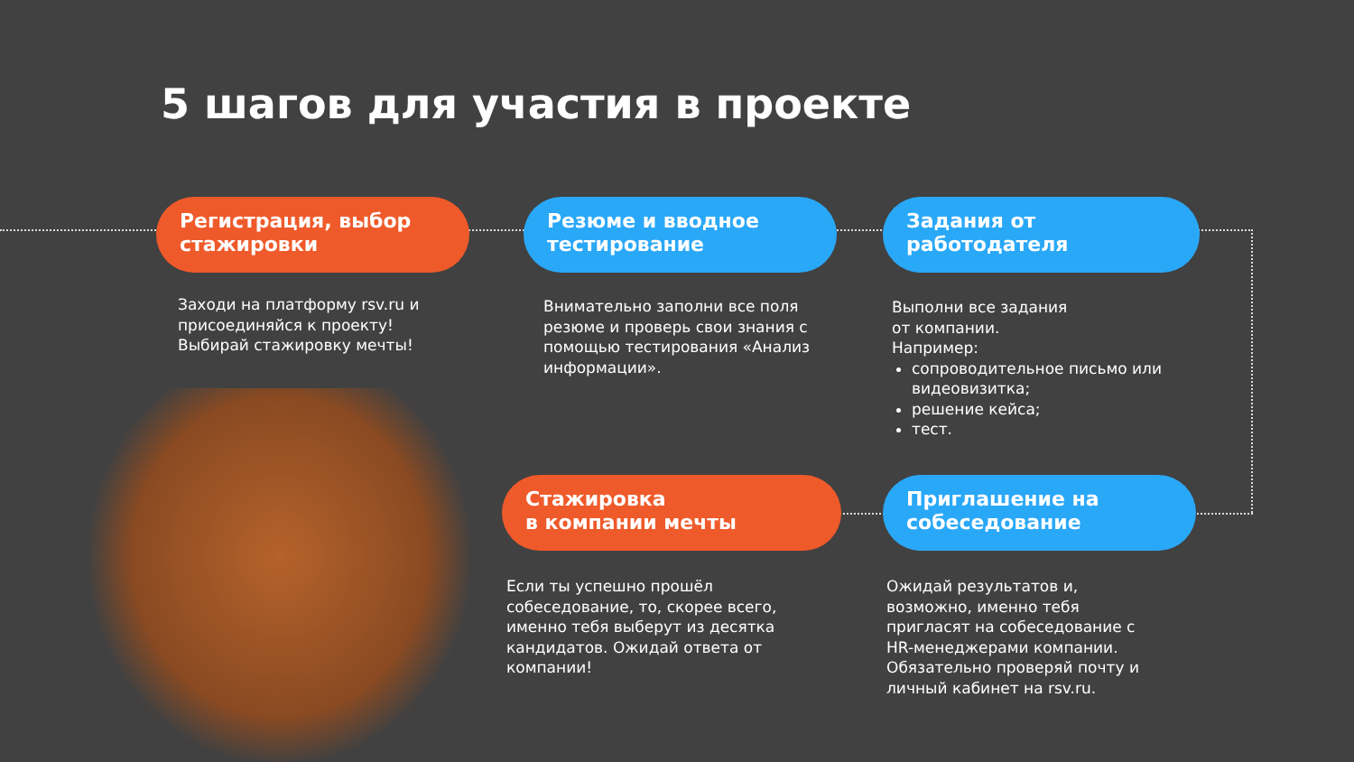5 шагов для участия в проекте
Регистрация, выбор
стажировки
Заходи на платформу rsv.ru и присоединяйся к проекту! Выбирай стажировку мечты!
Резюме и вводное
тестирование
Внимательно заполни все поля резюме и проверь свои знания с помощью тестирования «Анализ информации».
Задания от
работодателя
Выполни все задания
от компании.
Например:
сопроводительное письмо или видеовизитка;
решение кейса;
тест.
Стажировка
в компании мечты
Если ты успешно прошёл собеседование, то, скорее всего, именно тебя выберут из десятка кандидатов. Ожидай ответа от компании!
Приглашение на
собеседование
Ожидай результатов и, возможно, именно тебя пригласят на собеседование с HR-менеджерами компании. Обязательно проверяй почту и личный кабинет на rsv.ru.